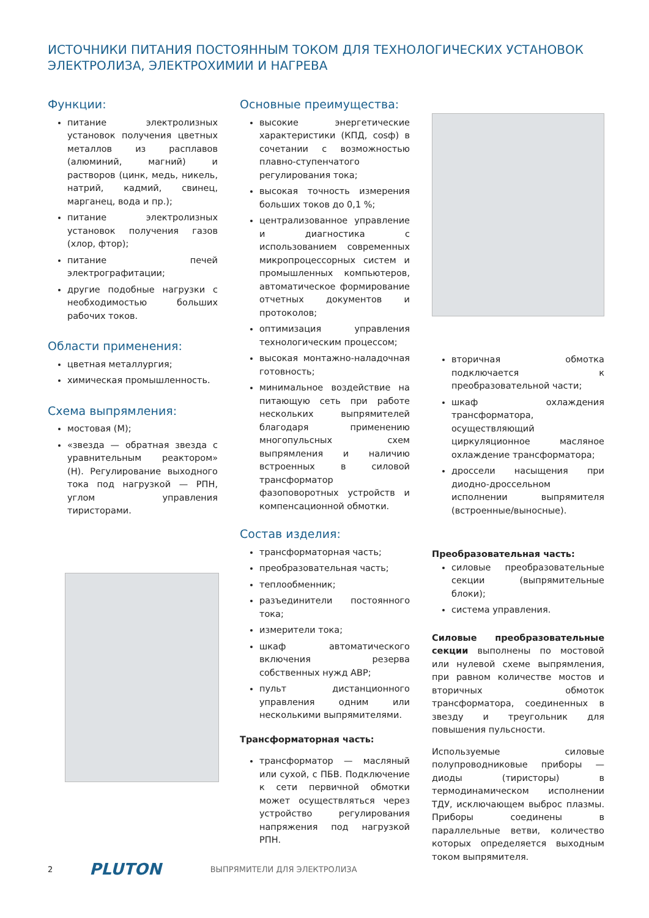ИСТОЧНИКИ ПИТАНИЯ ПОСТОЯННЫМ ТОКОМ ДЛЯ ТЕХНОЛОГИЧЕСКИХ УСТАНОВОК
ЭЛЕКТРОЛИЗА, ЭЛЕКТРОХИМИИ И НАГРЕВА
Функции:
питание электролизных установок получения цветных металлов из расплавов (алюминий, магний) и растворов (цинк, медь, никель, натрий, кадмий, свинец, марганец, вода и пр.);
питание электролизных установок получения газов (хлор, фтор);
питание печей электрографитации;
другие подобные нагрузки с необходимостью больших рабочих токов.
Области применения:
цветная металлургия;
химическая промышленность.
Схема выпрямления:
мостовая (М);
«звезда — обратная звезда с уравнительным реактором» (Н). Регулирование выходного тока под нагрузкой — РПН, углом управления тиристорами.
Основные преимущества:
высокие энергетические характеристики (КПД, cosф) в сочетании с возможностью плавно-ступенчатого регулирования тока;
высокая точность измерения больших токов до 0,1 %;
централизованное управление и диагностика с использованием современных микропроцессорных систем и промышленных компьютеров, автоматическое формирование отчетных документов и протоколов;
оптимизация управления технологическим процессом;
высокая монтажно-наладочная готовность;
минимальное воздействие на питающую сеть при работе нескольких выпрямителей благодаря применению многопульсных схем выпрямления и наличию встроенных в силовой трансформатор фазоповоротных устройств и компенсационной обмотки.
Состав изделия:
трансформаторная часть;
преобразовательная часть;
теплообменник;
разъединители постоянного тока;
измерители тока;
шкаф автоматического включения резерва собственных нужд АВР;
пульт дистанционного управления одним или несколькими выпрямителями.
Трансформаторная часть:
трансформатор — масляный или сухой, с ПБВ. Подключение к сети первичной обмотки может осуществляться через устройство регулирования напряжения под нагрузкой РПН.
вторичная обмотка подключается к преобразовательной части;
шкаф охлаждения трансформатора, осуществляющий циркуляционное масляное охлаждение трансформатора;
дроссели насыщения при диодно-дроссельном исполнении выпрямителя (встроенные/выносные).
Преобразовательная часть:
силовые преобразовательные секции (выпрямительные блоки);
система управления.
Силовые преобразовательные секции выполнены по мостовой или нулевой схеме выпрямления, при равном количестве мостов и вторичных обмоток трансформатора, соединенных в звезду и треугольник для повышения пульсности.
Используемые силовые полупроводниковые приборы — диоды (тиристоры) в термодинамическом исполнении ТДУ, исключающем выброс плазмы. Приборы соединены в параллельные ветви, количество которых определяется выходным током выпрямителя.
2 PLUTON ВЫПРЯМИТЕЛИ ДЛЯ ЭЛЕКТРОЛИЗА